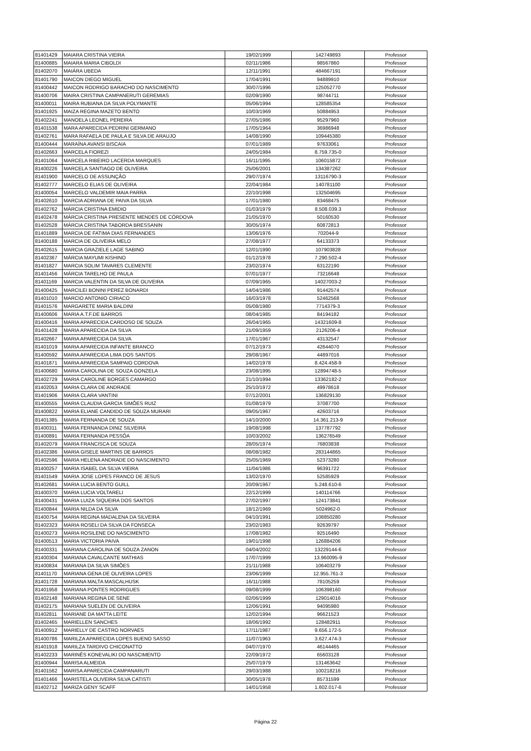| 81401429 | MAIARA CRISTINA VIEIRA | 19/02/1999 | 142749893 | Professor |
| 81400885 | MAIARA MARIA CIBOLDI | 02/11/1986 | 98567860 | Professor |
| 81402070 | MAIÁRA UBEDA | 12/11/1991 | 484667191 | Professor |
| 81401790 | MAICON DIEGO MIGUEL | 17/04/1991 | 94889910 | Professor |
| 81400442 | MAICON RODRIGO BARACHO DO NASCIMENTO | 30/07/1996 | 125052770 | Professor |
| 81400706 | MAIRA CRISTINA CAMPANERUTI GEREMIAS | 02/09/1990 | 98744711 | Professor |
| 81400011 | MAIRA RUBIANA DA SILVA POLYMANTE | 05/06/1994 | 128585354 | Professor |
| 81401925 | MAIZA REGINA MAZETO BENTO | 10/03/1969 | 50884953 | Professor |
| 81402241 | MANOELA LEONEL PEREIRA | 27/05/1986 | 95297960 | Professor |
| 81401538 | MARA APARECIDA PEDRINI GERMANO | 17/05/1964 | 36986948 | Professor |
| 81402761 | MARA RAFAELA DE PAULA E SILVA DE ARAUJO | 14/08/1990 | 109445380 | Professor |
| 81400444 | MARAÍNA AVANSI BISCAIA | 07/01/1989 | 97633061 | Professor |
| 81402663 | MARCELA FIOREZI | 24/05/1984 | 8.759.735-0 | Professor |
| 81401064 | MARCELA RIBEIRO LACERDA MARQUES | 16/11/1995 | 106015872 | Professor |
| 81400226 | MARCELA SANTIAGO DE OLIVEIRA | 25/06/2001 | 134387262 | Professor |
| 81401900 | MARCELO DE ASSUNÇÃO | 29/07/1974 | 13116790-3 | Professor |
| 81402777 | MARCELO ELIAS DE OLIVEIRA | 22/04/1984 | 140781100 | Professor |
| 81400054 | MARCELO VALDEMIR MAIA PARRA | 22/10/1998 | 132504695 | Professor |
| 81402610 | MARCIA ADRIANA DE PAIVA DA SILVA | 17/01/1980 | 83468475 | Professor |
| 81402762 | MÁRCIA CRISTINA EMIDIO | 01/03/1979 | 8.508.039.3 | Professor |
| 81402478 | MÁRCIA CRISTINA PRESENTE MENDES DE CÓRDOVA | 21/05/1970 | 50160530 | Professor |
| 81402528 | MÁRCIA CRISTINA TABORDA BRESSANIN | 30/05/1974 | 60872813 | Professor |
| 81401889 | MARCIA DE FATIMA DIAS FERNANDES | 13/06/1976 | 702044-9 | Professor |
| 81400188 | MARCIA DE OLIVEIRA MELO | 27/08/1977 | 64133373 | Professor |
| 81402615 | MARCIA GRAZIELE LAGE SABINO | 12/01/1990 | 107903828 | Professor |
| 81402367 | MÁRCIA MAYUMI KISHINO | 01/12/1978 | 7.290.502-4 | Professor |
| 81401827 | MARCIA SOLIM TAVARES CLEMENTE | 23/02/1974 | 63122190 | Professor |
| 81401456 | MÁRCIA TARELHO DE PAULA | 07/01/1977 | 73216648 | Professor |
| 81401169 | MARCIA VALENTIN DA SILVA DE OLIVEIRA | 07/09/1965 | 14027003-2 | Professor |
| 81400425 | MARCILEI BONINI PEREZ BONARDI | 14/04/1986 | 91442574 | Professor |
| 81401010 | MARCIO ANTONIO CIRIACO | 16/03/1978 | 52462568 | Professor |
| 81401576 | MARGARETE MARIA BALDINI | 05/08/1980 | 7714379-3 | Professor |
| 81400606 | MARIA A.T.F.DE BARROS | 08/04/1985 | 84194182 | Professor |
| 81400416 | MARIA APARECIDA CARDOSO DE SOUZA | 26/04/1965 | 14321609-8 | Professor |
| 81401428 | MARIA APARECIDA DA SILVA | 21/09/1959 | 2126206-4 | Professor |
| 81402667 | MARIA APARECIDA DA SILVA | 17/01/1967 | 43132547 | Professor |
| 81401019 | MARIA APARECIDA INFANTE BRANCO | 07/12/1973 | 42644070 | Professor |
| 81400592 | MARIA APARECIDA LIMA DOS SANTOS | 29/08/1967 | 44897016 | Professor |
| 81401871 | MARIA APARECIDA SAMPAIO CORDOVA | 14/02/1978 | 8.424.458-9 | Professor |
| 81400680 | MARIA CAROLINA DE SOUZA GONZELA | 23/08/1995 | 12894748-5 | Professor |
| 81402729 | MARIA CAROLINE BORGES CAMARGO | 21/10/1994 | 13362182-2 | Professor |
| 81402053 | MARIA CLARA DE ANDRADE | 25/10/1972 | 49978618 | Professor |
| 81401906 | MARIA CLARA VANTINI | 07/12/2001 | 136829130 | Professor |
| 81400555 | MARIA CLAUDIA GARCIA SIMÕES RUIZ | 01/08/1979 | 37087700 | Professor |
| 81400822 | MARIA ELIANE CANDIDO DE SOUZA MURARI | 09/05/1967 | 42603716 | Professor |
| 81401385 | MARIA FERNANDA DE SOUZA | 14/10/2000 | 14.361.213-9 | Professor |
| 81400311 | MARIA FERNANDA DINIZ SILVEIRA | 19/08/1998 | 137787792 | Professor |
| 81400891 | MARIA FERNANDA PESSÔA | 10/03/2002 | 136276549 | Professor |
| 81402079 | MARIA FRANCISCA DE SOUZA | 28/05/1974 | 76803838 | Professor |
| 81402386 | MARIA GISELE MARTINS DE BARROS | 08/08/1982 | 283144865 | Professor |
| 81402596 | MARIA HELENA ANDRADE DO NASCIMENTO | 25/05/1969 | 52373280 | Professor |
| 81400257 | MARIA ISABEL DA SILVA VIEIRA | 11/04/1986 | 96391722 | Professor |
| 81401549 | MARIA JOSE LOPES FRANCO DE JESUS | 13/02/1970 | 52585929 | Professor |
| 81402681 | MARIA LUCIA BENTO GUILL | 20/09/1967 | 5.248.610-6 | Professor |
| 81400370 | MARIA LUCIA VOLTARELI | 22/12/1999 | 140114766 | Professor |
| 81400431 | MARIA LUIZA SIQUEIRA DOS SANTOS | 27/02/1997 | 124173841 | Professor |
| 81400844 | MARIA NILDA DA SILVA | 18/12/1969 | 5024962-0 | Professor |
| 81400754 | MARIA REGINA MADALENA DA SILVEIRA | 04/10/1991 | 108850280 | Professor |
| 81402323 | MARIA ROSELI DA SILVA DA FONSECA | 23/02/1983 | 92639797 | Professor |
| 81400273 | MARIA ROSILENE DO NASCIMENTO | 17/08/1982 | 92516490 | Professor |
| 81400513 | MARIA VICTORIA PAIVA | 19/01/1998 | 126884206 | Professor |
| 81400331 | MARIANA CAROLINA DE SOUZA ZANON | 04/04/2002 | 13229144-6 | Professor |
| 81400304 | MARIANA CAVALCANTE MATHIAS | 17/07/1999 | 13.960095-9 | Professor |
| 81400834 | MARIANA DA SILVA SIMÕES | 21/11/1988 | 106403279 | Professor |
| 81401170 | MARIANA GENA DE OLIVEIRA LOPES | 23/06/1999 | 12.955.761-3 | Professor |
| 81401728 | MARIANA MALTA MASCALHUSK | 16/11/1988 | 78105259 | Professor |
| 81401958 | MARIANA PONTES RODRIGUES | 09/08/1999 | 106398160 | Professor |
| 81402148 | MARIANA REGINA DE SENE | 02/06/1999 | 129014016 | Professor |
| 81402175 | MARIANA SUELEN DE OLIVEIRA | 12/06/1991 | 94095980 | Professor |
| 81402811 | MARIANE DA MATTA LEITE | 12/02/1994 | 96621523 | Professor |
| 81402465 | MARIELLEN SANCHES | 18/06/1992 | 128482911 | Professor |
| 81400912 | MARIELLY DE CASTRO NORVAES | 17/11/1987 | 9.656.172-5 | Professor |
| 81400786 | MARILZA APARECIDA LOPES BUENO SASSO | 11/07/1963 | 3.627.474-3 | Professor |
| 81401918 | MARILZA TARDIVO CHICONATTO | 04/07/1970 | 46144465 | Professor |
| 81402233 | MARINÊS KONEVALIKI DO NASCIMENTO | 22/09/1972 | 65603128 | Professor |
| 81400944 | MARISA ALMEIDA | 25/07/1979 | 131463642 | Professor |
| 81401562 | MARISA APARECIDA CAMPANARUTI | 29/03/1988 | 100218216 | Professor |
| 81401466 | MARISTELA OLIVEIRA SILVA CATISTI | 30/05/1978 | 85731599 | Professor |
| 81402712 | MARIZA GENY SCAFF | 14/01/1958 | 1.602.017-6 | Professor |
Página 22